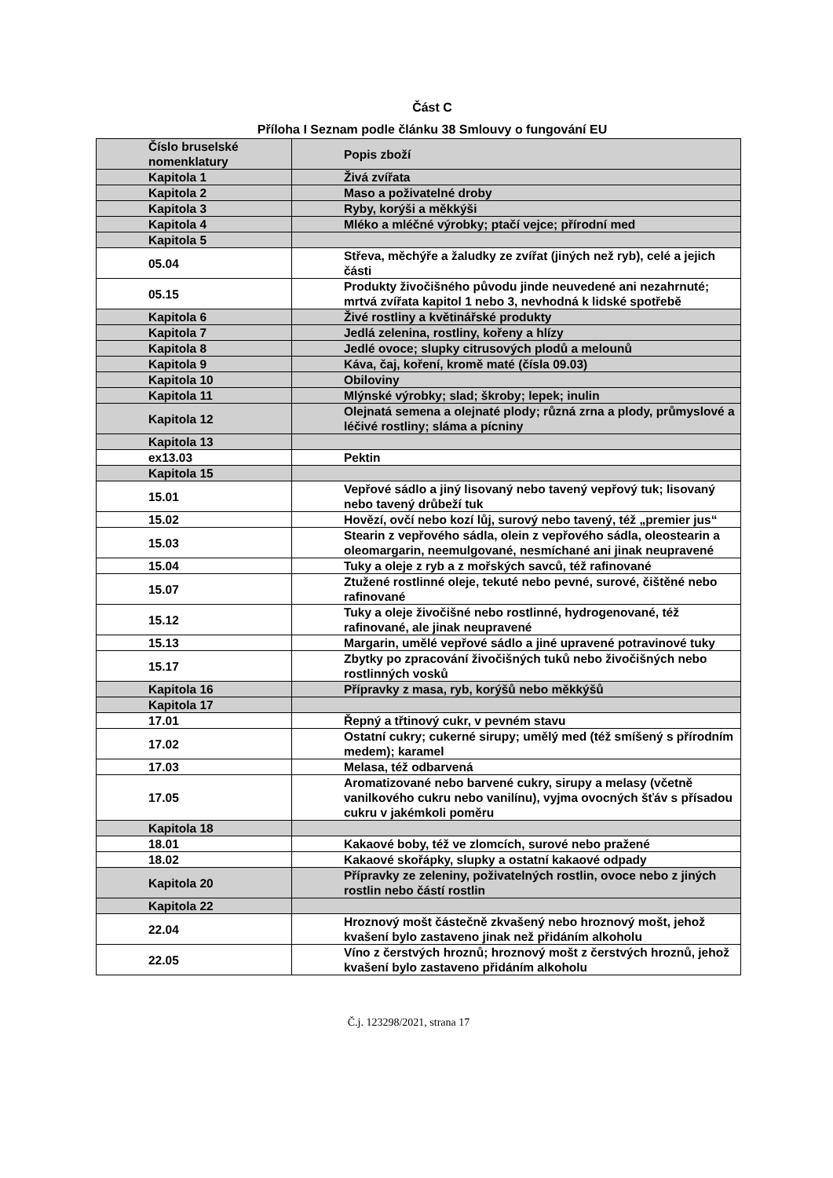Část C
Příloha I Seznam podle článku 38 Smlouvy o fungování EU
| Číslo bruselské nomenklatury | Popis zboží |
| Kapitola 1 | Živá zvířata |
| Kapitola 2 | Maso a poživatelné droby |
| Kapitola 3 | Ryby, korýši a měkkýši |
| Kapitola 4 | Mléko a mléčné výrobky; ptačí vejce; přírodní med |
| Kapitola 5 | |
| 05.04 | Střeva, měchýře a žaludky ze zvířat (jiných než ryb), celé a jejich části |
| 05.15 | Produkty živočišného původu jinde neuvedené ani nezahrnuté; mrtvá zvířata kapitol 1 nebo 3, nevhodná k lidské spotřebě |
| Kapitola 6 | Živé rostliny a květinářské produkty |
| Kapitola 7 | Jedlá zelenina, rostliny, kořeny a hlízy |
| Kapitola 8 | Jedlé ovoce; slupky citrusových plodů a melounů |
| Kapitola 9 | Káva, čaj, koření, kromě maté (čísla 09.03) |
| Kapitola 10 | Obiloviny |
| Kapitola 11 | Mlýnské výrobky; slad; škroby; lepek; inulin |
| Kapitola 12 | Olejnatá semena a olejnaté plody; různá zrna a plody, průmyslové a léčivé rostliny; sláma a pícniny |
| Kapitola 13 | |
| ex13.03 | Pektin |
| Kapitola 15 | |
| 15.01 | Vepřové sádlo a jiný lisovaný nebo tavený vepřový tuk; lisovaný nebo tavený drůbeží tuk |
| 15.02 | Hovězí, ovčí nebo kozí lůj, surový nebo tavený, též „premier jus“ |
| 15.03 | Stearin z vepřového sádla, olein z vepřového sádla, oleostearin a oleomargarin, neemulgované, nesmíchané ani jinak neupravené |
| 15.04 | Tuky a oleje z ryb a z mořských savců, též rafinované |
| 15.07 | Ztužené rostlinné oleje, tekuté nebo pevné, surové, čištěné nebo rafinované |
| 15.12 | Tuky a oleje živočišné nebo rostlinné, hydrogenované, též rafinované, ale jinak neupravené |
| 15.13 | Margarin, umělé vepřové sádlo a jiné upravené potravinové tuky |
| 15.17 | Zbytky po zpracování živočišných tuků nebo živočišných nebo rostlinných vosků |
| Kapitola 16 | Přípravky z masa, ryb, korýšů nebo měkkýšů |
| Kapitola 17 | |
| 17.01 | Řepný a třtinový cukr, v pevném stavu |
| 17.02 | Ostatní cukry; cukerné sirupy; umělý med (též smíšený s přírodním medem); karamel |
| 17.03 | Melasa, též odbarvená |
| 17.05 | Aromatizované nebo barvené cukry, sirupy a melasy (včetně vanilkového cukru nebo vanilínu), vyjma ovocných šťáv s přísadou cukru v jakémkoli poměru |
| Kapitola 18 | |
| 18.01 | Kakaové boby, též ve zlomcích, surové nebo pražené |
| 18.02 | Kakaové skořápky, slupky a ostatní kakaové odpady |
| Kapitola 20 | Přípravky ze zeleniny, poživatelných rostlin, ovoce nebo z jiných rostlin nebo částí rostlin |
| Kapitola 22 | |
| 22.04 | Hroznový mošt částečně zkvašený nebo hroznový mošt, jehož kvašení bylo zastaveno jinak než přidáním alkoholu |
| 22.05 | Víno z čerstvých hroznů; hroznový mošt z čerstvých hroznů, jehož kvašení bylo zastaveno přidáním alkoholu |
Č.j. 123298/2021, strana 17